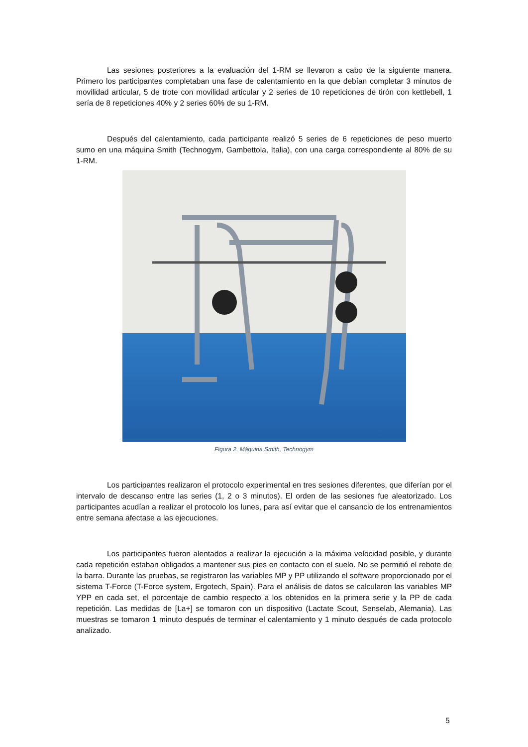Las sesiones posteriores a la evaluación del 1-RM se llevaron a cabo de la siguiente manera. Primero los participantes completaban una fase de calentamiento en la que debían completar 3 minutos de movilidad articular, 5 de trote con movilidad articular y 2 series de 10 repeticiones de tirón con kettlebell, 1 sería de 8 repeticiones 40% y 2 series 60% de su 1-RM.
Después del calentamiento, cada participante realizó 5 series de 6 repeticiones de peso muerto sumo en una máquina Smith (Technogym, Gambettola, Italia), con una carga correspondiente al 80% de su 1-RM.
Figura 2. Máquina Smith, Technogym
Los participantes realizaron el protocolo experimental en tres sesiones diferentes, que diferían por el intervalo de descanso entre las series (1, 2 o 3 minutos). El orden de las sesiones fue aleatorizado. Los participantes acudían a realizar el protocolo los lunes, para así evitar que el cansancio de los entrenamientos entre semana afectase a las ejecuciones.
Los participantes fueron alentados a realizar la ejecución a la máxima velocidad posible, y durante cada repetición estaban obligados a mantener sus pies en contacto con el suelo. No se permitió el rebote de la barra. Durante las pruebas, se registraron las variables MP y PP utilizando el software proporcionado por el sistema T-Force (T-Force system, Ergotech, Spain). Para el análisis de datos se calcularon las variables MP YPP en cada set, el porcentaje de cambio respecto a los obtenidos en la primera serie y la PP de cada repetición. Las medidas de [La+] se tomaron con un dispositivo (Lactate Scout, Senselab, Alemania). Las muestras se tomaron 1 minuto después de terminar el calentamiento y 1 minuto después de cada protocolo analizado.
5